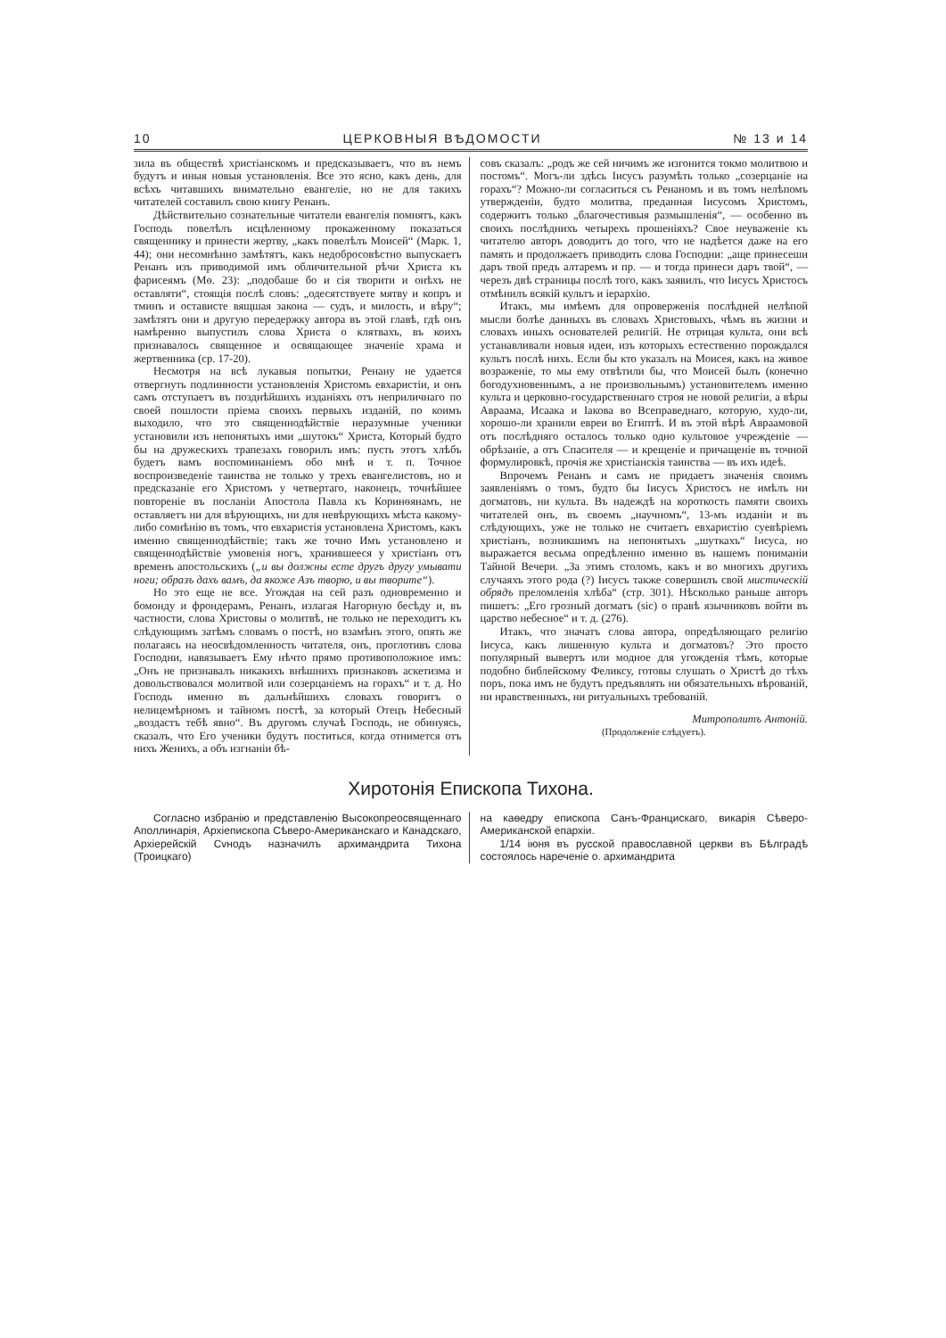10 ЦЕРКОВНЫЯ ВѢДОМОСТИ № 13 и 14
зила въ обществѣ христіанскомъ и предсказываетъ, что въ немъ будутъ и иныя новыя установленія. Все это ясно, какъ день, для всѣхъ читавшихъ внимательно евангеліе, но не для такихъ читателей составилъ свою книгу Ренанъ.
Дѣйствительно сознательные читатели евангелія помнятъ, какъ Господь повелѣлъ исцѣленному прокаженному показаться священнику и принести жертву, „какъ повелѣлъ Моисей“ (Марк. 1, 44); они несомнѣнно замѣтятъ, какъ недобросовѣстно выпускаетъ Ренанъ изъ приводимой имъ обличительной рѣчи Христа къ фарисеямъ (Мѳ. 23): „подобаше бо и сія творити и онѣхъ не оставляти“, стоящія послѣ словъ: „одесятствуете мятву и копръ и тминъ и остависте вящшая закона — судъ, и милость, и вѣру“; замѣтятъ они и другую передержку автора въ этой главѣ, гдѣ онъ намѣренно выпустилъ слова Христа о клятвахъ, въ коихъ признавалось священное и освящающее значеніе храма и жертвенника (ср. 17-20).
Несмотря на всѣ лукавыя попытки, Ренану не удается отвергнуть подлинности установленія Христомъ евхаристіи, и онъ самъ отступаетъ въ позднѣйшихъ изданіяхъ отъ неприличнаго по своей пошлости пріема своихъ первыхъ изданій, по коимъ выходило, что это священнодѣйствіе неразумные ученики установили изъ непонятыхъ ими „шутокъ“ Христа, Который будто бы на дружескихъ трапезахъ говорилъ имъ: пусть этотъ хлѣбъ будетъ вамъ воспоминаніемъ обо мнѣ и т. п. Точное воспроизведеніе таинства не только у трехъ евангелистовъ, но и предсказаніе его Христомъ у четвертаго, наконецъ, точнѣйшее повтореніе въ посланіи Апостола Павла къ Коринѳянамъ, не оставляетъ ни для вѣрующихъ, ни для невѣрующихъ мѣста какому-либо сомнѣнію въ томъ, что евхаристія установлена Христомъ, какъ именно священнодѣйствіе; такъ же точно Имъ установлено и священнодѣйствіе умовенія ногъ, хранившееся у христіанъ отъ временъ апостольскихъ („и вы должны есте другъ другу умывати ноги; образъ дахъ вамъ, да якоже Азъ творю, и вы творите“).
Но это еще не все. Угождая на сей разъ одновременно и бомонду и фрондерамъ, Ренанъ, излагая Нагорную бесѣду и, въ частности, слова Христовы о молитвѣ, не только не переходитъ къ слѣдующимъ затѣмъ словамъ о постѣ, но взамѣнъ этого, опять же полагаясь на неосвѣдомленность читателя, онъ, проглотивъ слова Господни, навязываетъ Ему нѣчто прямо противоположное имъ: „Онъ не признавалъ никакихъ внѣшнихъ признаковъ аскетизма и довольствовался молитвой или созерцаніемъ на горахъ“ и т. д. Но Господь именно въ дальнѣйшихъ словахъ говоритъ о нелицемѣрномъ и тайномъ постѣ, за который Отецъ Небесный „воздастъ тебѣ явно“. Въ другомъ случаѣ Господь, не обинуясь, сказалъ, что Его ученики будутъ поститься, когда отнимется отъ нихъ Женихъ, а объ изгнаніи бѣ-
совъ сказалъ: „родъ же сей ничимъ же изгонится токмо молитвою и постомъ“. Могъ-ли здѣсь Іисусъ разумѣть только „созерцаніе на горахъ“? Можно-ли согласиться съ Ренаномъ и въ томъ нелѣпомъ утвержденіи, будто молитва, преданная Іисусомъ Христомъ, содержитъ только „благочестивыя размышленія“, — особенно въ своихъ послѣднихъ четырехъ прошеніяхъ? Свое неуваженіе къ читателю авторъ доводитъ до того, что не надѣется даже на его память и продолжаетъ приводить слова Господни: „аще принесеши даръ твой предъ алтаремъ и пр. — и тогда принеси даръ твой“, — черезъ двѣ страницы послѣ того, какъ заявилъ, что Іисусъ Христосъ отмѣнилъ всякій культъ и іерархію.
Итакъ, мы имѣемъ для опроверженія послѣдней нелѣпой мысли болѣе данныхъ въ словахъ Христовыхъ, чѣмъ въ жизни и словахъ иныхъ основателей религій. Не отрицая культа, они всѣ устанавливали новыя идеи, изъ которыхъ естественно порождался культъ послѣ нихъ. Если бы кто указалъ на Моисея, какъ на живое возраженіе, то мы ему отвѣтили бы, что Моисей былъ (конечно богодухновеннымъ, а не произвольнымъ) установителемъ именно культа и церковно-государственнаго строя не новой религіи, а вѣры Авраама, Исаака и Іакова во Всеправеднаго, которую, худо-ли, хорошо-ли хранили евреи во Египтѣ. И въ этой вѣрѣ Авраамовой отъ послѣдняго осталось только одно культовое учрежденіе — обрѣзаніе, а отъ Спасителя — и крещеніе и причащеніе въ точной формулировкѣ, прочія же христіанскія таинства — въ ихъ идеѣ.
Впрочемъ Ренанъ и самъ не придаетъ значенія своимъ заявленіямъ о томъ, будто бы Іисусъ Христосъ не имѣлъ ни догматовъ, ни культа. Въ надеждѣ на короткость памяти своихъ читателей онъ, въ своемъ „научномъ“, 13-мъ изданіи и въ слѣдующихъ, уже не только не считаетъ евхаристію суевѣріемъ христіанъ, возникшимъ на непонятыхъ „шуткахъ“ Іисуса, но выражается весьма опредѣленно именно въ нашемъ пониманіи Тайной Вечери. „За этимъ столомъ, какъ и во многихъ другихъ случаяхъ этого рода (?) Іисусъ также совершилъ свой мистическій обрядъ преломленія хлѣба“ (стр. 301). Нѣсколько раньше авторъ пишетъ: „Его грозный догматъ (sic) о правѣ язычниковъ войти въ царство небесное“ и т. д. (276).
Итакъ, что значатъ слова автора, опредѣляющаго религію Іисуса, какъ лишенную культа и догматовъ? Это просто популярный вывертъ или модное для угожденія тѣмъ, которые подобно библейскому Феликсу, готовы слушать о Христѣ до тѣхъ поръ, пока имъ не будутъ предъявлять ни обязательныхъ вѣрованій, ни нравственныхъ, ни ритуальныхъ требованій.
Митрополитъ Антоній.
(Продолженіе слѣдуетъ).
Хиротонія Епископа Тихона.
Согласно избранію и представленію Высокопреосвященнаго Аполлинарія, Архіепископа Сѣверо-Американскаго и Канадскаго, Архіерейскій Сvнодъ назначилъ архимандрита Тихона (Троицкаго)
на каѳедру епископа Санъ-Францискаго, викарія Сѣверо-Американской епархіи.
1/14 іюня въ русской православной церкви въ Бѣлградѣ состоялось нареченіе о. архимандрита